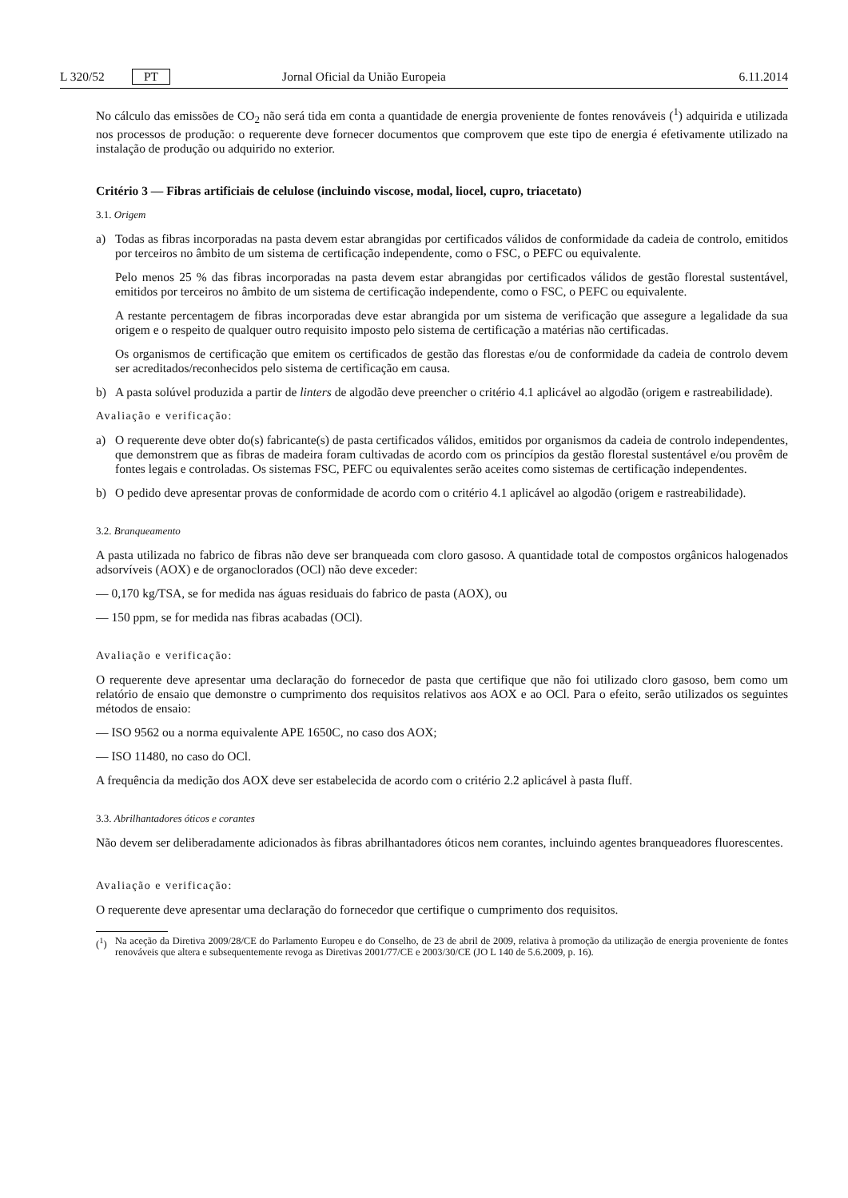L 320/52 PT Jornal Oficial da União Europeia 6.11.2014
No cálculo das emissões de CO<sub>2</sub> não será tida em conta a quantidade de energia proveniente de fontes renováveis (<sup>1</sup>) adquirida e utilizada nos processos de produção: o requerente deve fornecer documentos que comprovem que este tipo de energia é efetivamente utilizado na instalação de produção ou adquirido no exterior.
Critério 3 — Fibras artificiais de celulose (incluindo viscose, modal, liocel, cupro, triacetato)
3.1. Origem
a) Todas as fibras incorporadas na pasta devem estar abrangidas por certificados válidos de conformidade da cadeia de controlo, emitidos por terceiros no âmbito de um sistema de certificação independente, como o FSC, o PEFC ou equivalente.
Pelo menos 25 % das fibras incorporadas na pasta devem estar abrangidas por certificados válidos de gestão florestal sustentável, emitidos por terceiros no âmbito de um sistema de certificação independente, como o FSC, o PEFC ou equivalente.
A restante percentagem de fibras incorporadas deve estar abrangida por um sistema de verificação que assegure a legalidade da sua origem e o respeito de qualquer outro requisito imposto pelo sistema de certificação a matérias não certificadas.
Os organismos de certificação que emitem os certificados de gestão das florestas e/ou de conformidade da cadeia de controlo devem ser acreditados/reconhecidos pelo sistema de certificação em causa.
b) A pasta solúvel produzida a partir de linters de algodão deve preencher o critério 4.1 aplicável ao algodão (origem e rastreabilidade).
Avaliação e verificação:
a) O requerente deve obter do(s) fabricante(s) de pasta certificados válidos, emitidos por organismos da cadeia de controlo independentes, que demonstrem que as fibras de madeira foram cultivadas de acordo com os princípios da gestão florestal sustentável e/ou provêm de fontes legais e controladas. Os sistemas FSC, PEFC ou equivalentes serão aceites como sistemas de certificação independentes.
b) O pedido deve apresentar provas de conformidade de acordo com o critério 4.1 aplicável ao algodão (origem e rastreabilidade).
3.2. Branqueamento
A pasta utilizada no fabrico de fibras não deve ser branqueada com cloro gasoso. A quantidade total de compostos orgânicos halogenados adsorvíveis (AOX) e de organoclorados (OCl) não deve exceder:
— 0,170 kg/TSA, se for medida nas águas residuais do fabrico de pasta (AOX), ou
— 150 ppm, se for medida nas fibras acabadas (OCl).
Avaliação e verificação:
O requerente deve apresentar uma declaração do fornecedor de pasta que certifique que não foi utilizado cloro gasoso, bem como um relatório de ensaio que demonstre o cumprimento dos requisitos relativos aos AOX e ao OCl. Para o efeito, serão utilizados os seguintes métodos de ensaio:
— ISO 9562 ou a norma equivalente APE 1650C, no caso dos AOX;
— ISO 11480, no caso do OCl.
A frequência da medição dos AOX deve ser estabelecida de acordo com o critério 2.2 aplicável à pasta fluff.
3.3. Abrilhantadores óticos e corantes
Não devem ser deliberadamente adicionados às fibras abrilhantadores óticos nem corantes, incluindo agentes branqueadores fluorescentes.
Avaliação e verificação:
O requerente deve apresentar uma declaração do fornecedor que certifique o cumprimento dos requisitos.
(<sup>1</sup>) Na aceção da Diretiva 2009/28/CE do Parlamento Europeu e do Conselho, de 23 de abril de 2009, relativa à promoção da utilização de energia proveniente de fontes renováveis que altera e subsequentemente revoga as Diretivas 2001/77/CE e 2003/30/CE (JO L 140 de 5.6.2009, p. 16).